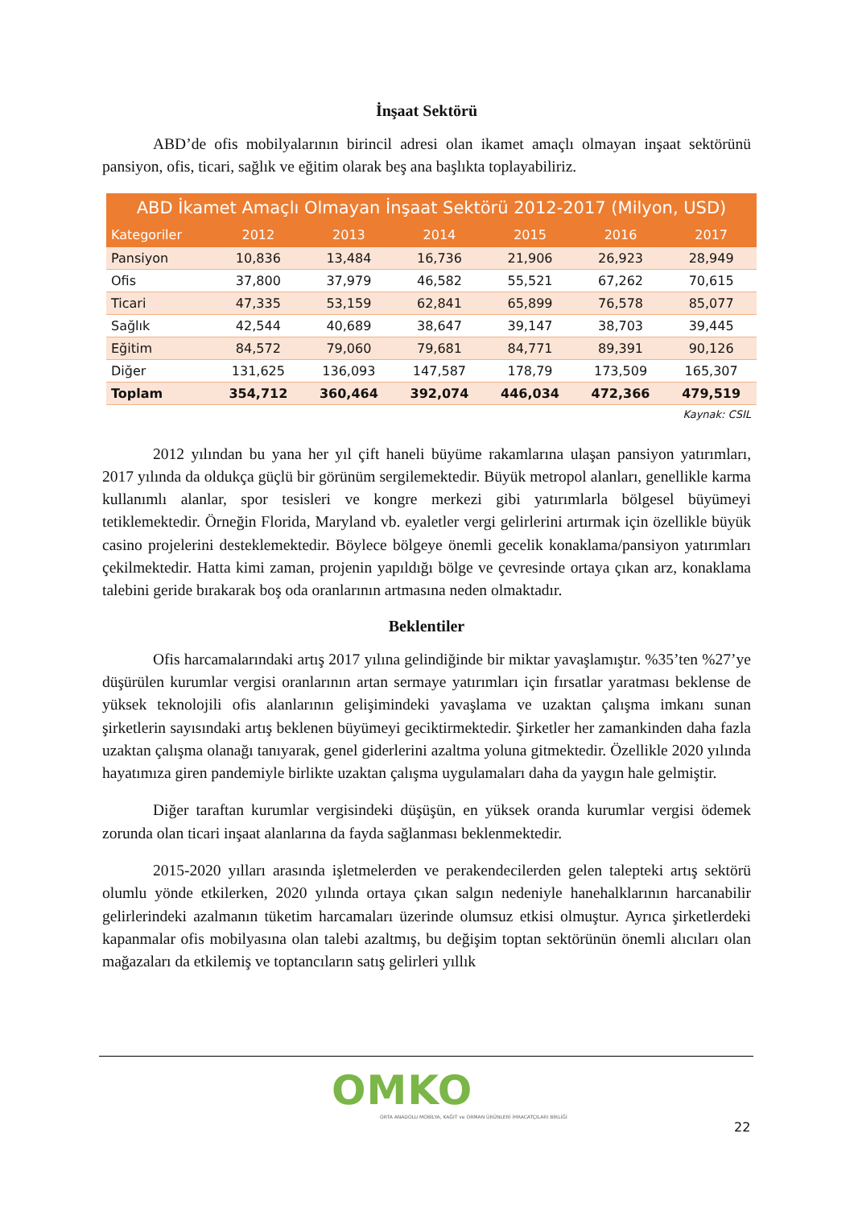İnşaat Sektörü
ABD’de ofis mobilyalarının birincil adresi olan ikamet amaçlı olmayan inşaat sektörünü pansiyon, ofis, ticari, sağlık ve eğitim olarak beş ana başlıkta toplayabiliriz.
| ABD İkamet Amaçlı Olmayan İnşaat Sektörü 2012-2017 (Milyon, USD) | | | | | | |
| --- | --- | --- | --- | --- | --- | --- |
| Kategoriler | 2012 | 2013 | 2014 | 2015 | 2016 | 2017 |
| Pansiyon | 10,836 | 13,484 | 16,736 | 21,906 | 26,923 | 28,949 |
| Ofis | 37,800 | 37,979 | 46,582 | 55,521 | 67,262 | 70,615 |
| Ticari | 47,335 | 53,159 | 62,841 | 65,899 | 76,578 | 85,077 |
| Sağlık | 42,544 | 40,689 | 38,647 | 39,147 | 38,703 | 39,445 |
| Eğitim | 84,572 | 79,060 | 79,681 | 84,771 | 89,391 | 90,126 |
| Diğer | 131,625 | 136,093 | 147,587 | 178,79 | 173,509 | 165,307 |
| Toplam | 354,712 | 360,464 | 392,074 | 446,034 | 472,366 | 479,519 |
Kaynak: CSIL
2012 yılından bu yana her yıl çift haneli büyüme rakamlarına ulaşan pansiyon yatırımları, 2017 yılında da oldukça güçlü bir görünüm sergilemektedir. Büyük metropol alanları, genellikle karma kullanımlı alanlar, spor tesisleri ve kongre merkezi gibi yatırımlarla bölgesel büyümeyi tetiklemektedir. Örneğin Florida, Maryland vb. eyaletler vergi gelirlerini artırmak için özellikle büyük casino projelerini desteklemektedir. Böylece bölgeye önemli gecelik konaklama/pansiyon yatırımları çekilmektedir. Hatta kimi zaman, projenin yapıldığı bölge ve çevresinde ortaya çıkan arz, konaklama talebini geride bırakarak boş oda oranlarının artmasına neden olmaktadır.
Beklentiler
Ofis harcamalarındaki artış 2017 yılına gelindiğinde bir miktar yavaşlamıştır. %35’ten %27’ye düşürülen kurumlar vergisi oranlarının artan sermaye yatırımları için fırsatlar yaratması beklense de yüksek teknolojili ofis alanlarının gelişimindeki yavaşlama ve uzaktan çalışma imkanı sunan şirketlerin sayısındaki artış beklenen büyümeyi geciktirmektedir. Şirketler her zamankinden daha fazla uzaktan çalışma olanağı tanıyarak, genel giderlerini azaltma yoluna gitmektedir. Özellikle 2020 yılında hayatımıza giren pandemiyle birlikte uzaktan çalışma uygulamaları daha da yaygın hale gelmiştir.
Diğer taraftan kurumlar vergisindeki düşüşün, en yüksek oranda kurumlar vergisi ödemek zorunda olan ticari inşaat alanlarına da fayda sağlanması beklenmektedir.
2015-2020 yılları arasında işletmelerden ve perakendecilerden gelen talepteki artış sektörü olumlu yönde etkilerken, 2020 yılında ortaya çıkan salgın nedeniyle hanehalklarının harcanabilir gelirlerindeki azalmanın tüketim harcamaları üzerinde olumsuz etkisi olmuştur. Ayrıca şirketlerdeki kapanmalar ofis mobilyasına olan talebi azaltmış, bu değişim toptan sektörünün önemli alıcıları olan mağazaları da etkilemiş ve toptancıların satış gelirleri yıllık
OMKO
ORTA ANADOLU MOBİLYA, KAĞIT ve ORMAN ÜRÜNLERİ İHRACATÇILARI BİRLİĞİ
22